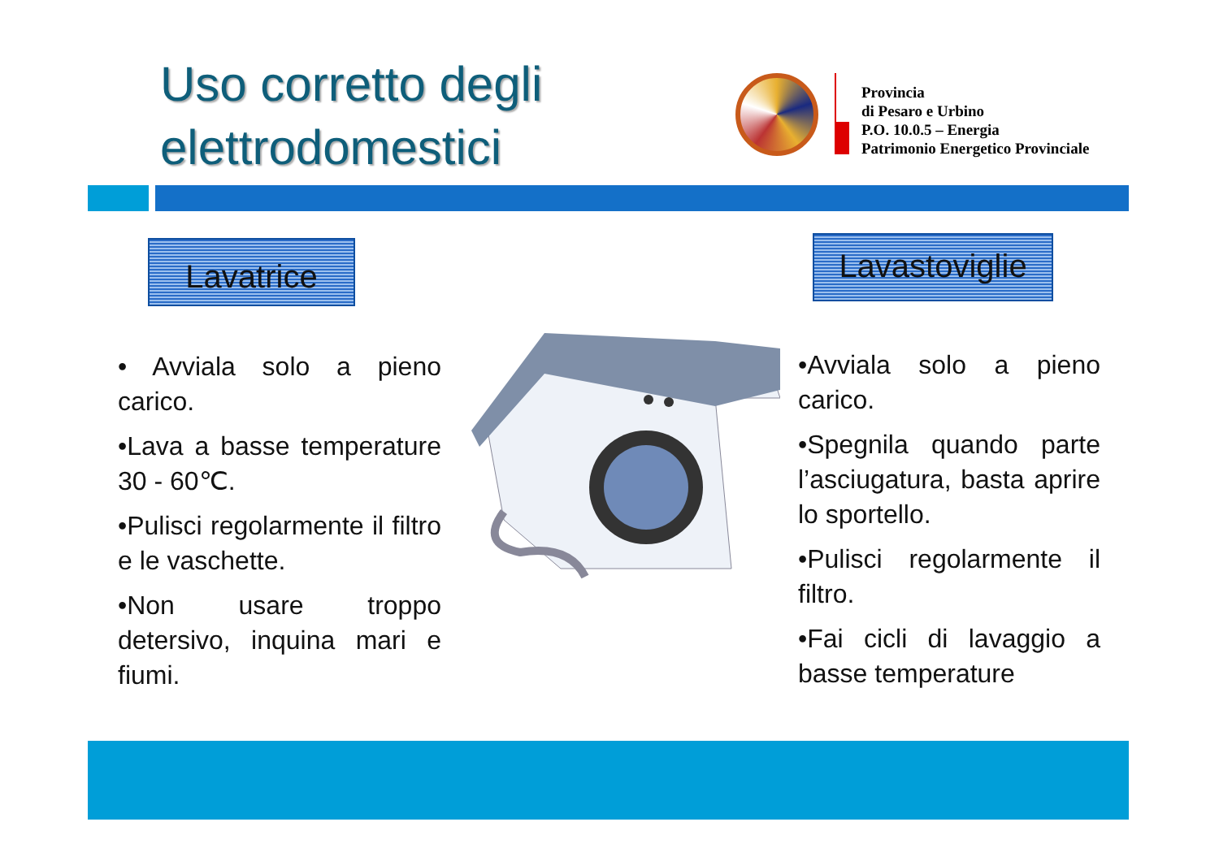Uso corretto degli
elettrodomestici
Provincia
di Pesaro e Urbino
P.O. 10.0.5 – Energia
Patrimonio Energetico Provinciale
Lavatrice
Lavastoviglie
• Avviala solo a pieno carico.
•Lava a basse temperature 30 - 60℃.
•Pulisci regolarmente il filtro e le vaschette.
•Non usare troppo detersivo, inquina mari e fiumi.
•Avviala solo a pieno carico.
•Spegnila quando parte l’asciugatura, basta aprire lo sportello.
•Pulisci regolarmente il filtro.
•Fai cicli di lavaggio a basse temperature